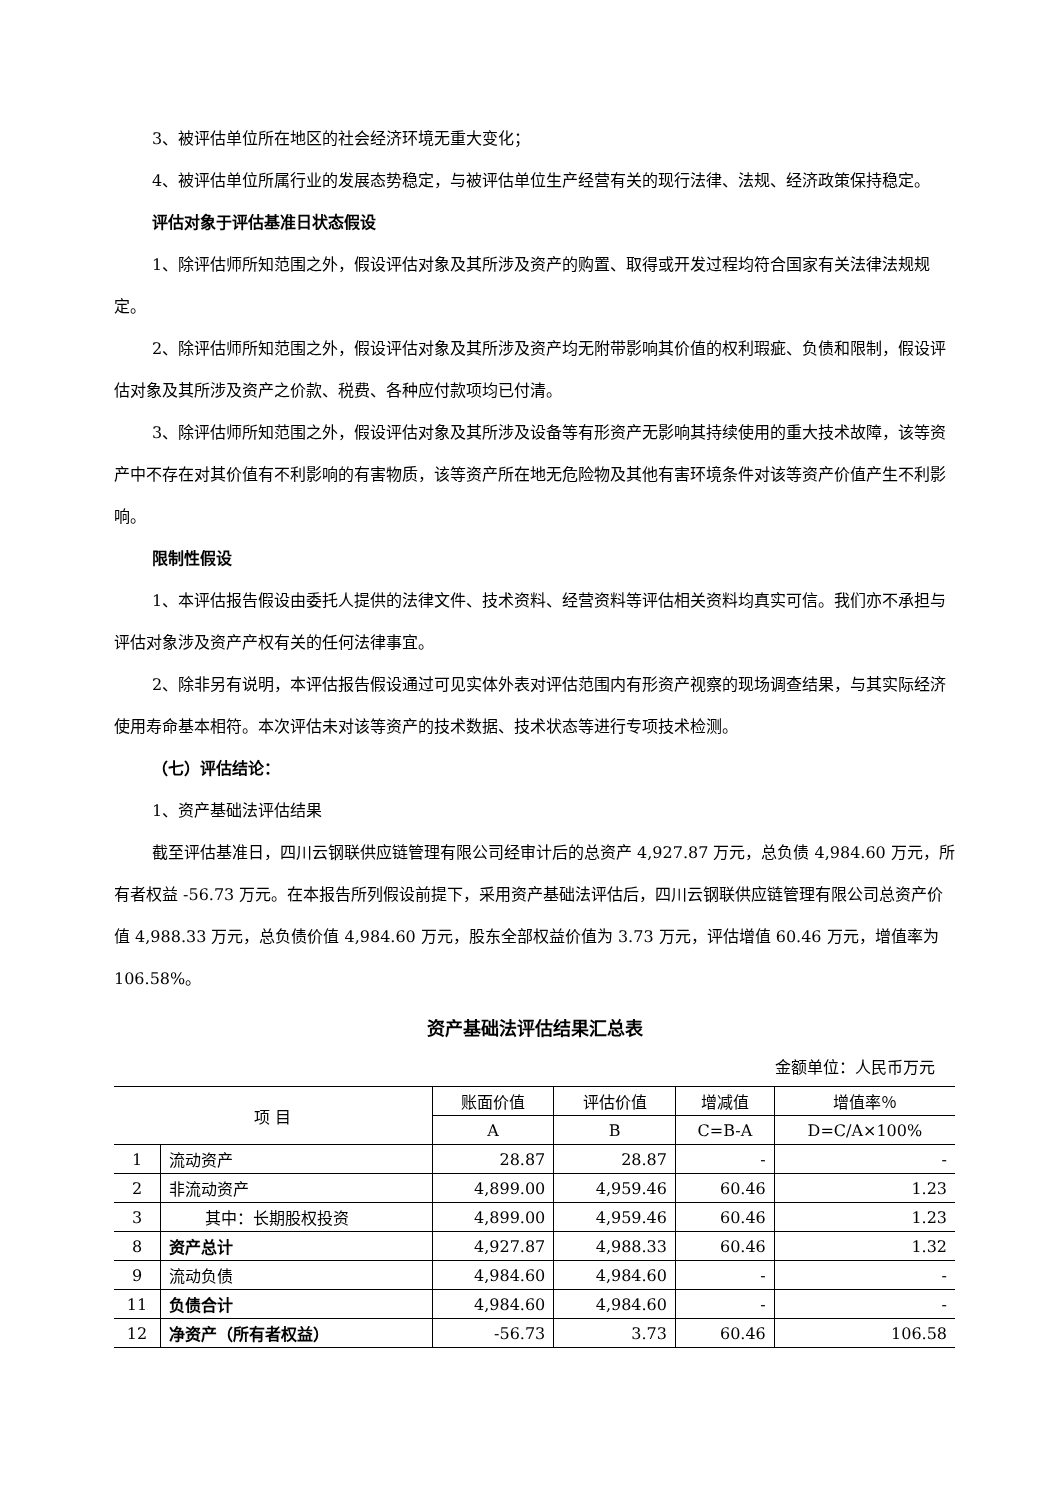3、被评估单位所在地区的社会经济环境无重大变化；
4、被评估单位所属行业的发展态势稳定，与被评估单位生产经营有关的现行法律、法规、经济政策保持稳定。
评估对象于评估基准日状态假设
1、除评估师所知范围之外，假设评估对象及其所涉及资产的购置、取得或开发过程均符合国家有关法律法规规定。
2、除评估师所知范围之外，假设评估对象及其所涉及资产均无附带影响其价值的权利瑕疵、负债和限制，假设评估对象及其所涉及资产之价款、税费、各种应付款项均已付清。
3、除评估师所知范围之外，假设评估对象及其所涉及设备等有形资产无影响其持续使用的重大技术故障，该等资产中不存在对其价值有不利影响的有害物质，该等资产所在地无危险物及其他有害环境条件对该等资产价值产生不利影响。
限制性假设
1、本评估报告假设由委托人提供的法律文件、技术资料、经营资料等评估相关资料均真实可信。我们亦不承担与评估对象涉及资产产权有关的任何法律事宜。
2、除非另有说明，本评估报告假设通过可见实体外表对评估范围内有形资产视察的现场调查结果，与其实际经济使用寿命基本相符。本次评估未对该等资产的技术数据、技术状态等进行专项技术检测。
（七）评估结论：
1、资产基础法评估结果
截至评估基准日，四川云钢联供应链管理有限公司经审计后的总资产 4,927.87 万元，总负债 4,984.60 万元，所有者权益 -56.73 万元。在本报告所列假设前提下，采用资产基础法评估后，四川云钢联供应链管理有限公司总资产价值 4,988.33 万元，总负债价值 4,984.60 万元，股东全部权益价值为 3.73 万元，评估增值 60.46 万元，增值率为 106.58%。
资产基础法评估结果汇总表
金额单位：人民币万元
| 项 目 | | 账面价值 | 评估价值 | 增减值 | 增值率％ |
| --- | --- | --- | --- | --- | --- |
| | | A | B | C=B-A | D=C/A×100% |
| 1 | 流动资产 | 28.87 | 28.87 | - | - |
| 2 | 非流动资产 | 4,899.00 | 4,959.46 | 60.46 | 1.23 |
| 3 | 其中：长期股权投资 | 4,899.00 | 4,959.46 | 60.46 | 1.23 |
| 8 | 资产总计 | 4,927.87 | 4,988.33 | 60.46 | 1.32 |
| 9 | 流动负债 | 4,984.60 | 4,984.60 | - | - |
| 11 | 负债合计 | 4,984.60 | 4,984.60 | - | - |
| 12 | 净资产（所有者权益） | -56.73 | 3.73 | 60.46 | 106.58 |